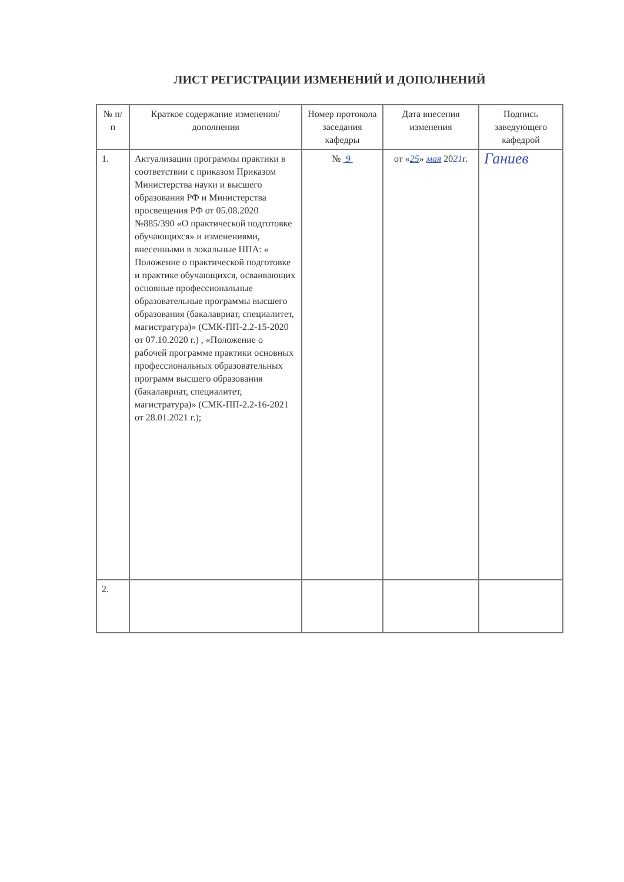ЛИСТ РЕГИСТРАЦИИ ИЗМЕНЕНИЙ И ДОПОЛНЕНИЙ
| № п/п | Краткое содержание изменения/дополнения | Номер протокола заседания кафедры | Дата внесения изменения | Подпись заведующего кафедрой |
| --- | --- | --- | --- | --- |
| 1. | Актуализации программы практики в соответствии с приказом Приказом Министерства науки и высшего образования РФ и Министерства просвещения РФ от 05.08.2020 №885/390 «О практической подготовке обучающихся» и изменениями, внесенными в локальные НПА: « Положение о практической подготовке и практике обучающихся, осваивающих основные профессиональные образовательные программы высшего образования (бакалавриат, специалитет, магистратура)» (СМК-ПП-2.2-15-2020 от 07.10.2020 г.) , «Положение о рабочей программе практики основных профессиональных образовательных программ высшего образования (бакалавриат, специалитет, магистратура)» (СМК-ПП-2.2-16-2021 от 28.01.2021 г.); | № 9 | от « 25 » мая 20 21 г. | Ганиев |
| 2. | | | | |